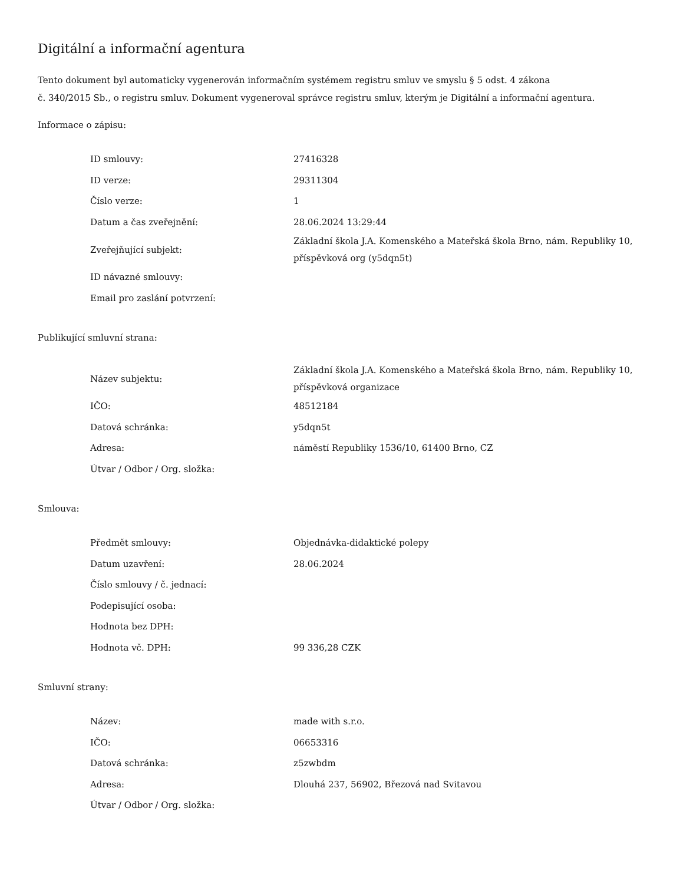Digitální a informační agentura
Tento dokument byl automaticky vygenerován informačním systémem registru smluv ve smyslu § 5 odst. 4 zákona
č. 340/2015 Sb., o registru smluv. Dokument vygeneroval správce registru smluv, kterým je Digitální a informační agentura.
Informace o zápisu:
| ID smlouvy: | 27416328 |
| ID verze: | 29311304 |
| Číslo verze: | 1 |
| Datum a čas zveřejnění: | 28.06.2024 13:29:44 |
| Zveřejňující subjekt: | Základní škola J.A. Komenského a Mateřská škola Brno, nám. Republiky 10, příspěvková org (y5dqn5t) |
| ID návazné smlouvy: | |
| Email pro zaslání potvrzení: | |
Publikující smluvní strana:
| Název subjektu: | Základní škola J.A. Komenského a Mateřská škola Brno, nám. Republiky 10, příspěvková organizace |
| IČO: | 48512184 |
| Datová schránka: | y5dqn5t |
| Adresa: | náměstí Republiky 1536/10, 61400 Brno, CZ |
| Útvar / Odbor / Org. složka: | |
Smlouva:
| Předmět smlouvy: | Objednávka-didaktické polepy |
| Datum uzavření: | 28.06.2024 |
| Číslo smlouvy / č. jednací: | |
| Podepisující osoba: | |
| Hodnota bez DPH: | |
| Hodnota vč. DPH: | 99 336,28 CZK |
Smluvní strany:
| Název: | made with s.r.o. |
| IČO: | 06653316 |
| Datová schránka: | z5zwbdm |
| Adresa: | Dlouhá 237, 56902, Březová nad Svitavou |
| Útvar / Odbor / Org. složka: | |